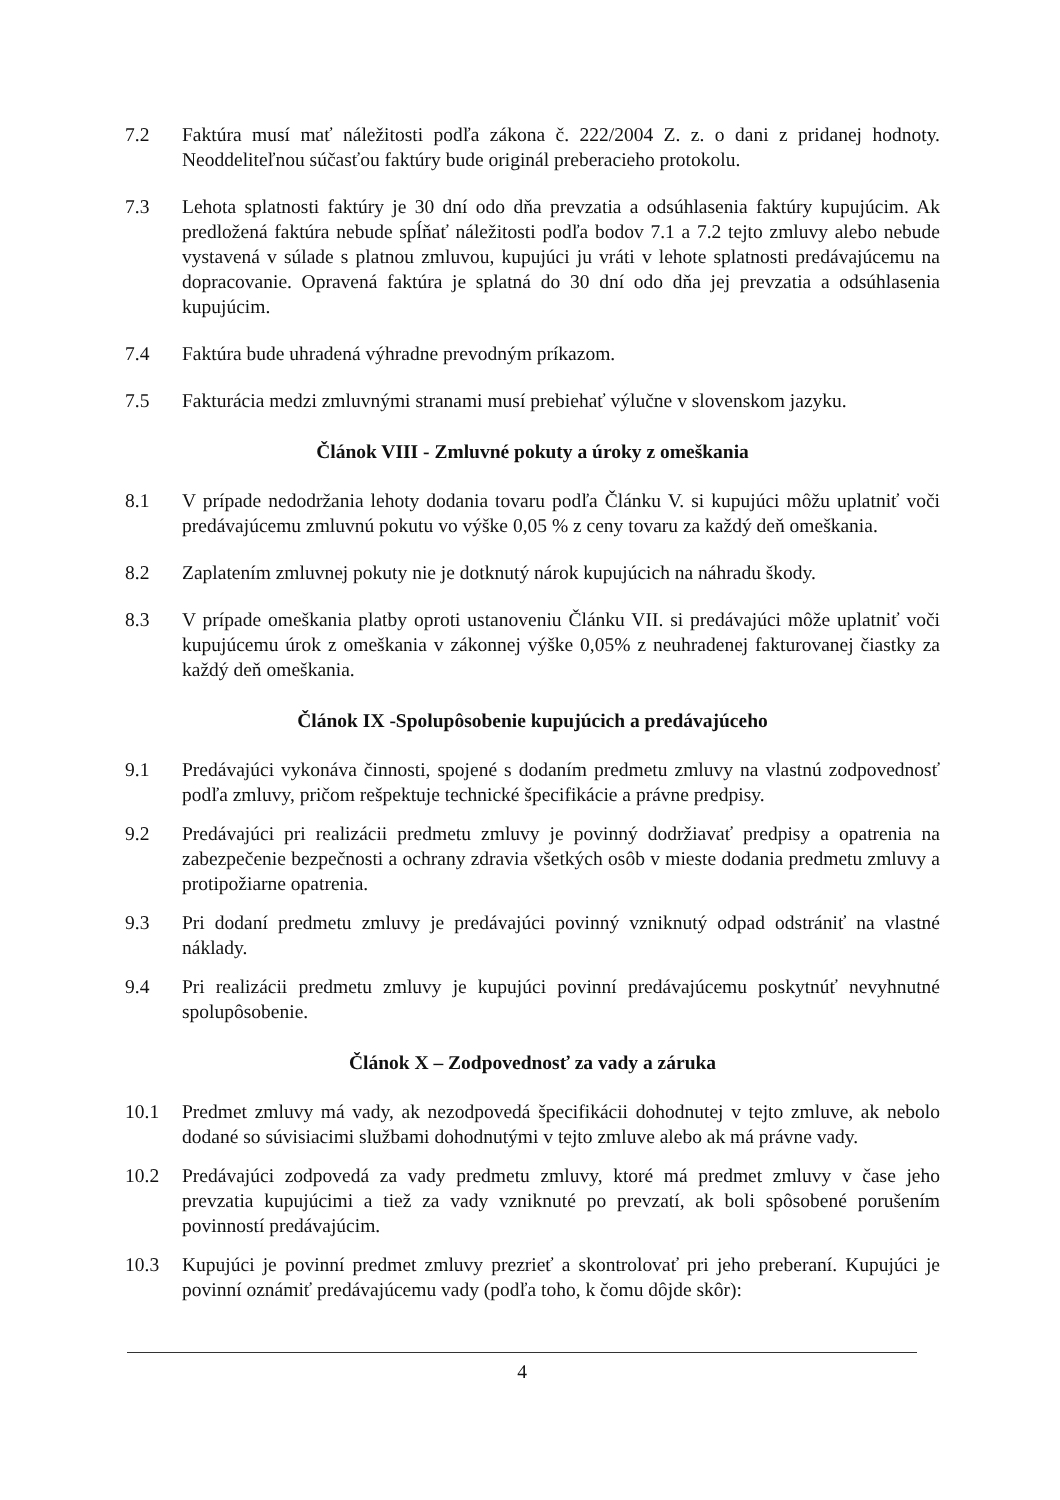7.2 Faktúra musí mať náležitosti podľa zákona č. 222/2004 Z. z. o dani z pridanej hodnoty. Neoddeliteľnou súčasťou faktúry bude originál preberacieho protokolu.
7.3 Lehota splatnosti faktúry je 30 dní odo dňa prevzatia a odsúhlasenia faktúry kupujúcim. Ak predložená faktúra nebude spĺňať náležitosti podľa bodov 7.1 a 7.2 tejto zmluvy alebo nebude vystavená v súlade s platnou zmluvou, kupujúci ju vráti v lehote splatnosti predávajúcemu na dopracovanie. Opravená faktúra je splatná do 30 dní odo dňa jej prevzatia a odsúhlasenia kupujúcim.
7.4 Faktúra bude uhradená výhradne prevodným príkazom.
7.5 Fakturácia medzi zmluvnými stranami musí prebiehať výlučne v slovenskom jazyku.
Článok VIII - Zmluvné pokuty a úroky z omeškania
8.1 V prípade nedodržania lehoty dodania tovaru podľa Článku V. si kupujúci môžu uplatniť voči predávajúcemu zmluvnú pokutu vo výške 0,05 % z ceny tovaru za každý deň omeškania.
8.2 Zaplatením zmluvnej pokuty nie je dotknutý nárok kupujúcich na náhradu škody.
8.3 V prípade omeškania platby oproti ustanoveniu Článku VII. si predávajúci môže uplatniť voči kupujúcemu úrok z omeškania v zákonnej výške 0,05% z neuhradenej fakturovanej čiastky za každý deň omeškania.
Článok IX -Spolupôsobenie kupujúcich a predávajúceho
9.1 Predávajúci vykonáva činnosti, spojené s dodaním predmetu zmluvy na vlastnú zodpovednosť podľa zmluvy, pričom rešpektuje technické špecifikácie a právne predpisy.
9.2 Predávajúci pri realizácii predmetu zmluvy je povinný dodržiavať predpisy a opatrenia na zabezpečenie bezpečnosti a ochrany zdravia všetkých osôb v mieste dodania predmetu zmluvy a protipožiarne opatrenia.
9.3 Pri dodaní predmetu zmluvy je predávajúci povinný vzniknutý odpad odstrániť na vlastné náklady.
9.4 Pri realizácii predmetu zmluvy je kupujúci povinní predávajúcemu poskytnúť nevyhnutné spolupôsobenie.
Článok X – Zodpovednosť za vady a záruka
10.1 Predmet zmluvy má vady, ak nezodpovedá špecifikácii dohodnutej v tejto zmluve, ak nebolo dodané so súvisiacimi službami dohodnutými v tejto zmluve alebo ak má právne vady.
10.2 Predávajúci zodpovedá za vady predmetu zmluvy, ktoré má predmet zmluvy v čase jeho prevzatia kupujúcimi a tiež za vady vzniknuté po prevzatí, ak boli spôsobené porušením povinností predávajúcim.
10.3 Kupujúci je povinní predmet zmluvy prezrieť a skontrolovať pri jeho preberaní. Kupujúci je povinní oznámiť predávajúcemu vady (podľa toho, k čomu dôjde skôr):
4